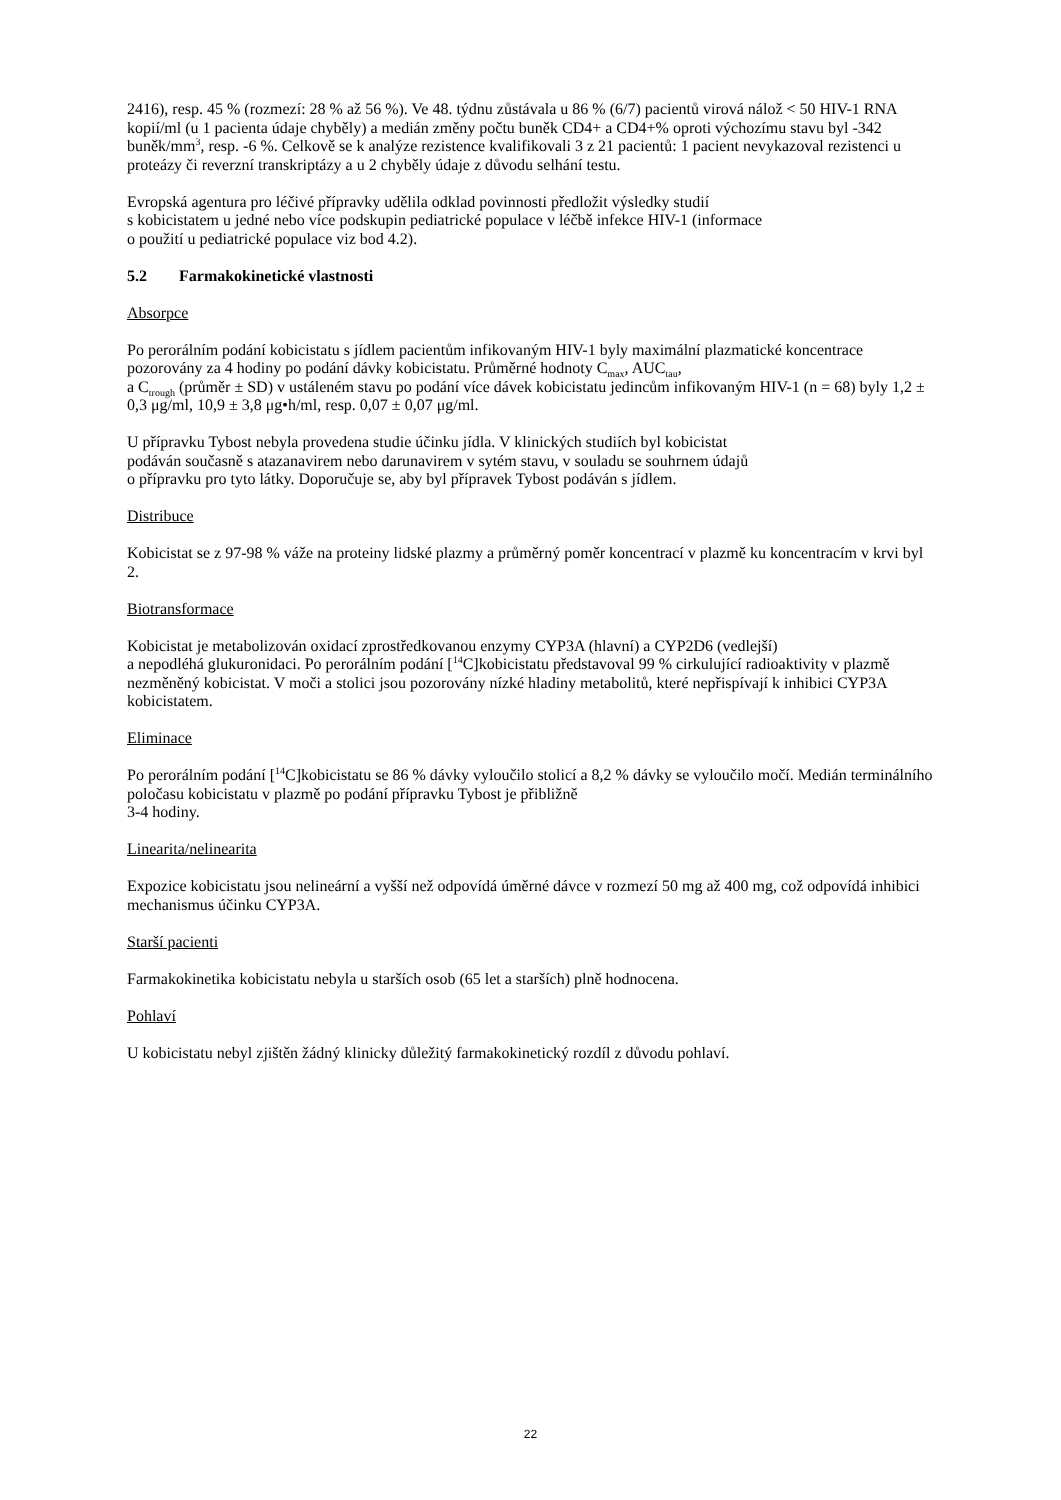2416), resp. 45 % (rozmezí: 28 % až 56 %). Ve 48. týdnu zůstávala u 86 % (6/7) pacientů virová nálož < 50 HIV-1 RNA kopií/ml (u 1 pacienta údaje chyběly) a medián změny počtu buněk CD4+ a CD4+% oproti výchozímu stavu byl -342 buněk/mm<sup>3</sup>, resp. -6 %. Celkově se k analýze rezistence kvalifikovali 3 z 21 pacientů: 1 pacient nevykazoval rezistenci u proteázy či reverzní transkriptázy a u 2 chyběly údaje z důvodu selhání testu.
Evropská agentura pro léčivé přípravky udělila odklad povinnosti předložit výsledky studií
s kobicistatem u jedné nebo více podskupin pediatrické populace v léčbě infekce HIV-1 (informace
o použití u pediatrické populace viz bod 4.2).
5.2 Farmakokinetické vlastnosti
Absorpce
Po perorálním podání kobicistatu s jídlem pacientům infikovaným HIV-1 byly maximální plazmatické koncentrace pozorovány za 4 hodiny po podání dávky kobicistatu. Průměrné hodnoty C<sub>max</sub>, AUC<sub>tau</sub>,
a C<sub>trough</sub> (průměr ± SD) v ustáleném stavu po podání více dávek kobicistatu jedincům infikovaným HIV-1 (n = 68) byly 1,2 ± 0,3 μg/ml, 10,9 ± 3,8 μg•h/ml, resp. 0,07 ± 0,07 μg/ml.
U přípravku Tybost nebyla provedena studie účinku jídla. V klinických studiích byl kobicistat
podáván současně s atazanavirem nebo darunavirem v sytém stavu, v souladu se souhrnem údajů
o přípravku pro tyto látky. Doporučuje se, aby byl přípravek Tybost podáván s jídlem.
Distribuce
Kobicistat se z 97-98 % váže na proteiny lidské plazmy a průměrný poměr koncentrací v plazmě ku koncentracím v krvi byl 2.
Biotransformace
Kobicistat je metabolizován oxidací zprostředkovanou enzymy CYP3A (hlavní) a CYP2D6 (vedlejší)
a nepodléhá glukuronidaci. Po perorálním podání [<sup>14</sup>C]kobicistatu představoval 99 % cirkulující radioaktivity v plazmě nezměněný kobicistat. V moči a stolici jsou pozorovány nízké hladiny metabolitů, které nepřispívají k inhibici CYP3A kobicistatem.
Eliminace
Po perorálním podání [<sup>14</sup>C]kobicistatu se 86 % dávky vyloučilo stolicí a 8,2 % dávky se vyloučilo močí. Medián terminálního poločasu kobicistatu v plazmě po podání přípravku Tybost je přibližně
3-4 hodiny.
Linearita/nelinearita
Expozice kobicistatu jsou nelineární a vyšší než odpovídá úměrné dávce v rozmezí 50 mg až 400 mg, což odpovídá inhibici mechanismus účinku CYP3A.
Starší pacienti
Farmakokinetika kobicistatu nebyla u starších osob (65 let a starších) plně hodnocena.
Pohlaví
U kobicistatu nebyl zjištěn žádný klinicky důležitý farmakokinetický rozdíl z důvodu pohlaví.
22